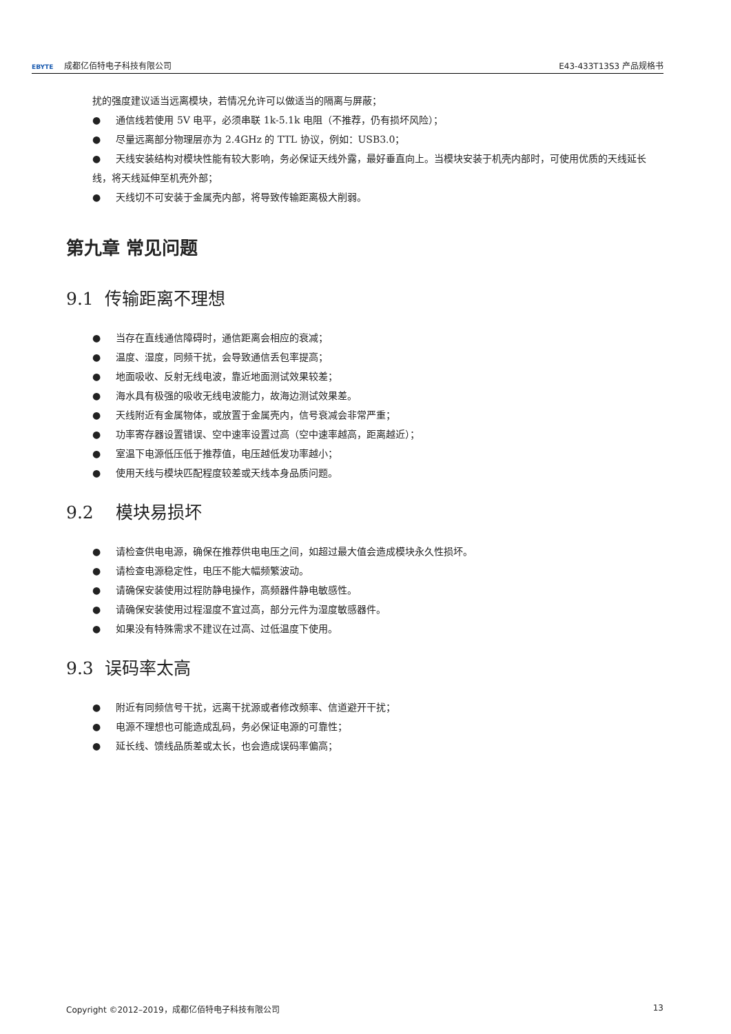EBYTE 成都亿佰特电子科技有限公司
E43-433T13S3 产品规格书
扰的强度建议适当远离模块，若情况允许可以做适当的隔离与屏蔽；
● 通信线若使用 5V 电平，必须串联 1k-5.1k 电阻（不推荐，仍有损坏风险）；
● 尽量远离部分物理层亦为 2.4GHz 的 TTL 协议，例如：USB3.0；
● 天线安装结构对模块性能有较大影响，务必保证天线外露，最好垂直向上。当模块安装于机壳内部时，可使用优质的天线延长线，将天线延伸至机壳外部；
● 天线切不可安装于金属壳内部，将导致传输距离极大削弱。
第九章 常见问题
9.1 传输距离不理想
● 当存在直线通信障碍时，通信距离会相应的衰减；
● 温度、湿度，同频干扰，会导致通信丢包率提高；
● 地面吸收、反射无线电波，靠近地面测试效果较差；
● 海水具有极强的吸收无线电波能力，故海边测试效果差。
● 天线附近有金属物体，或放置于金属壳内，信号衰减会非常严重；
● 功率寄存器设置错误、空中速率设置过高（空中速率越高，距离越近）；
● 室温下电源低压低于推荐值，电压越低发功率越小；
● 使用天线与模块匹配程度较差或天线本身品质问题。
9.2 模块易损坏
● 请检查供电电源，确保在推荐供电电压之间，如超过最大值会造成模块永久性损坏。
● 请检查电源稳定性，电压不能大幅频繁波动。
● 请确保安装使用过程防静电操作，高频器件静电敏感性。
● 请确保安装使用过程湿度不宜过高，部分元件为湿度敏感器件。
● 如果没有特殊需求不建议在过高、过低温度下使用。
9.3 误码率太高
● 附近有同频信号干扰，远离干扰源或者修改频率、信道避开干扰；
● 电源不理想也可能造成乱码，务必保证电源的可靠性；
● 延长线、馈线品质差或太长，也会造成误码率偏高；
Copyright ©2012–2019，成都亿佰特电子科技有限公司
13